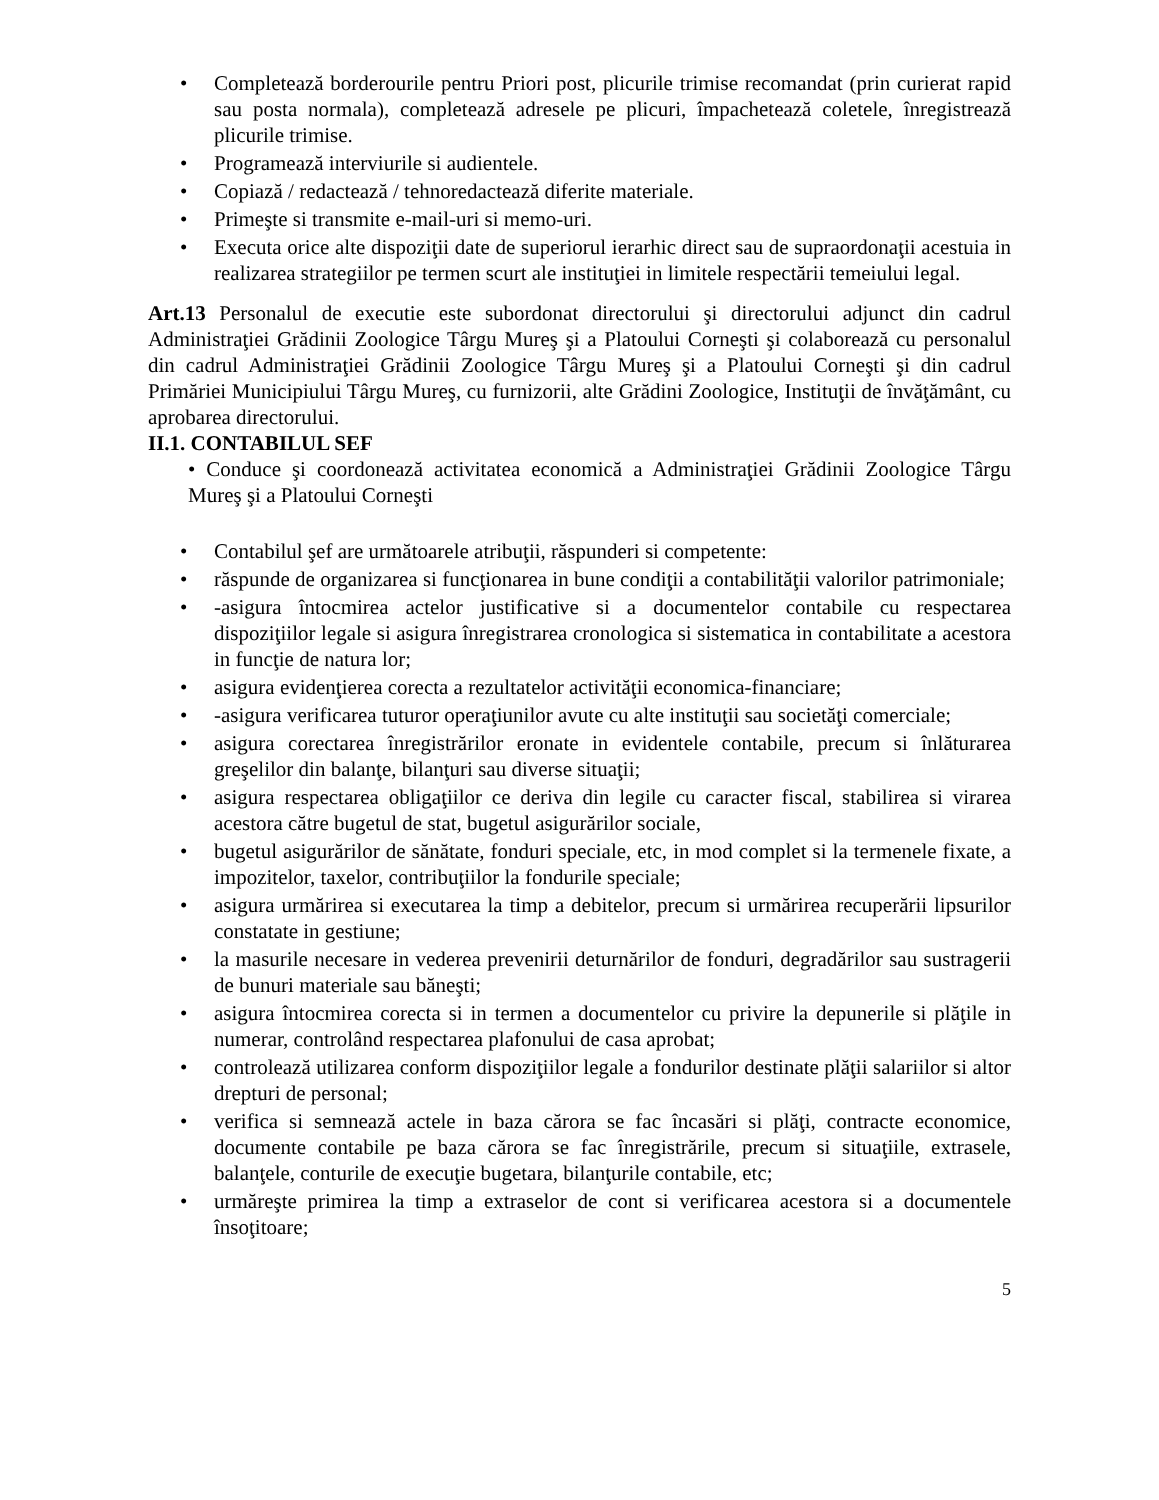• Completează borderourile pentru Priori post, plicurile trimise recomandat (prin curierat rapid sau posta normala), completează adresele pe plicuri, împachetează coletele, înregistrează plicurile trimise.
• Programează interviurile si audientele.
• Copiază / redactează / tehnoredactează diferite materiale.
• Primeşte si transmite e-mail-uri si memo-uri.
• Executa orice alte dispoziţii date de superiorul ierarhic direct sau de supraordonaţii acestuia in realizarea strategiilor pe termen scurt ale instituţiei in limitele respectării temeiului legal.
Art.13 Personalul de executie este subordonat directorului şi directorului adjunct din cadrul Administraţiei Grădinii Zoologice Târgu Mureş şi a Platoului Corneşti şi colaborează cu personalul din cadrul Administraţiei Grădinii Zoologice Târgu Mureş şi a Platoului Corneşti şi din cadrul Primăriei Municipiului Târgu Mureş, cu furnizorii, alte Grădini Zoologice, Instituţii de învăţământ, cu aprobarea directorului.
II.1. CONTABILUL SEF
• Conduce şi coordonează activitatea economică a Administraţiei Grădinii Zoologice Târgu Mureş şi a Platoului Corneşti
• Contabilul şef are următoarele atribuţii, răspunderi si competente:
• răspunde de organizarea si funcţionarea in bune condiţii a contabilităţii valorilor patrimoniale;
• -asigura întocmirea actelor justificative si a documentelor contabile cu respectarea dispoziţiilor legale si asigura înregistrarea cronologica si sistematica in contabilitate a acestora in funcţie de natura lor;
• asigura evidenţierea corecta a rezultatelor activităţii economica-financiare;
• -asigura verificarea tuturor operaţiunilor avute cu alte instituţii sau societăţi comerciale;
• asigura corectarea înregistrărilor eronate in evidentele contabile, precum si înlăturarea greşelilor din balanţe, bilanţuri sau diverse situaţii;
• asigura respectarea obligaţiilor ce deriva din legile cu caracter fiscal, stabilirea si virarea acestora către bugetul de stat, bugetul asigurărilor sociale,
• bugetul asigurărilor de sănătate, fonduri speciale, etc, in mod complet si la termenele fixate, a impozitelor, taxelor, contribuţiilor la fondurile speciale;
• asigura urmărirea si executarea la timp a debitelor, precum si urmărirea recuperării lipsurilor constatate in gestiune;
• la masurile necesare in vederea prevenirii deturnărilor de fonduri, degradărilor sau sustragerii de bunuri materiale sau băneşti;
• asigura întocmirea corecta si in termen a documentelor cu privire la depunerile si plăţile in numerar, controlând respectarea plafonului de casa aprobat;
• controlează utilizarea conform dispoziţiilor legale a fondurilor destinate plăţii salariilor si altor drepturi de personal;
• verifica si semnează actele in baza cărora se fac încasări si plăţi, contracte economice, documente contabile pe baza cărora se fac înregistrările, precum si situaţiile, extrasele, balanţele, conturile de execuţie bugetara, bilanţurile contabile, etc;
• urmăreşte primirea la timp a extraselor de cont si verificarea acestora si a documentele însoţitoare;
5